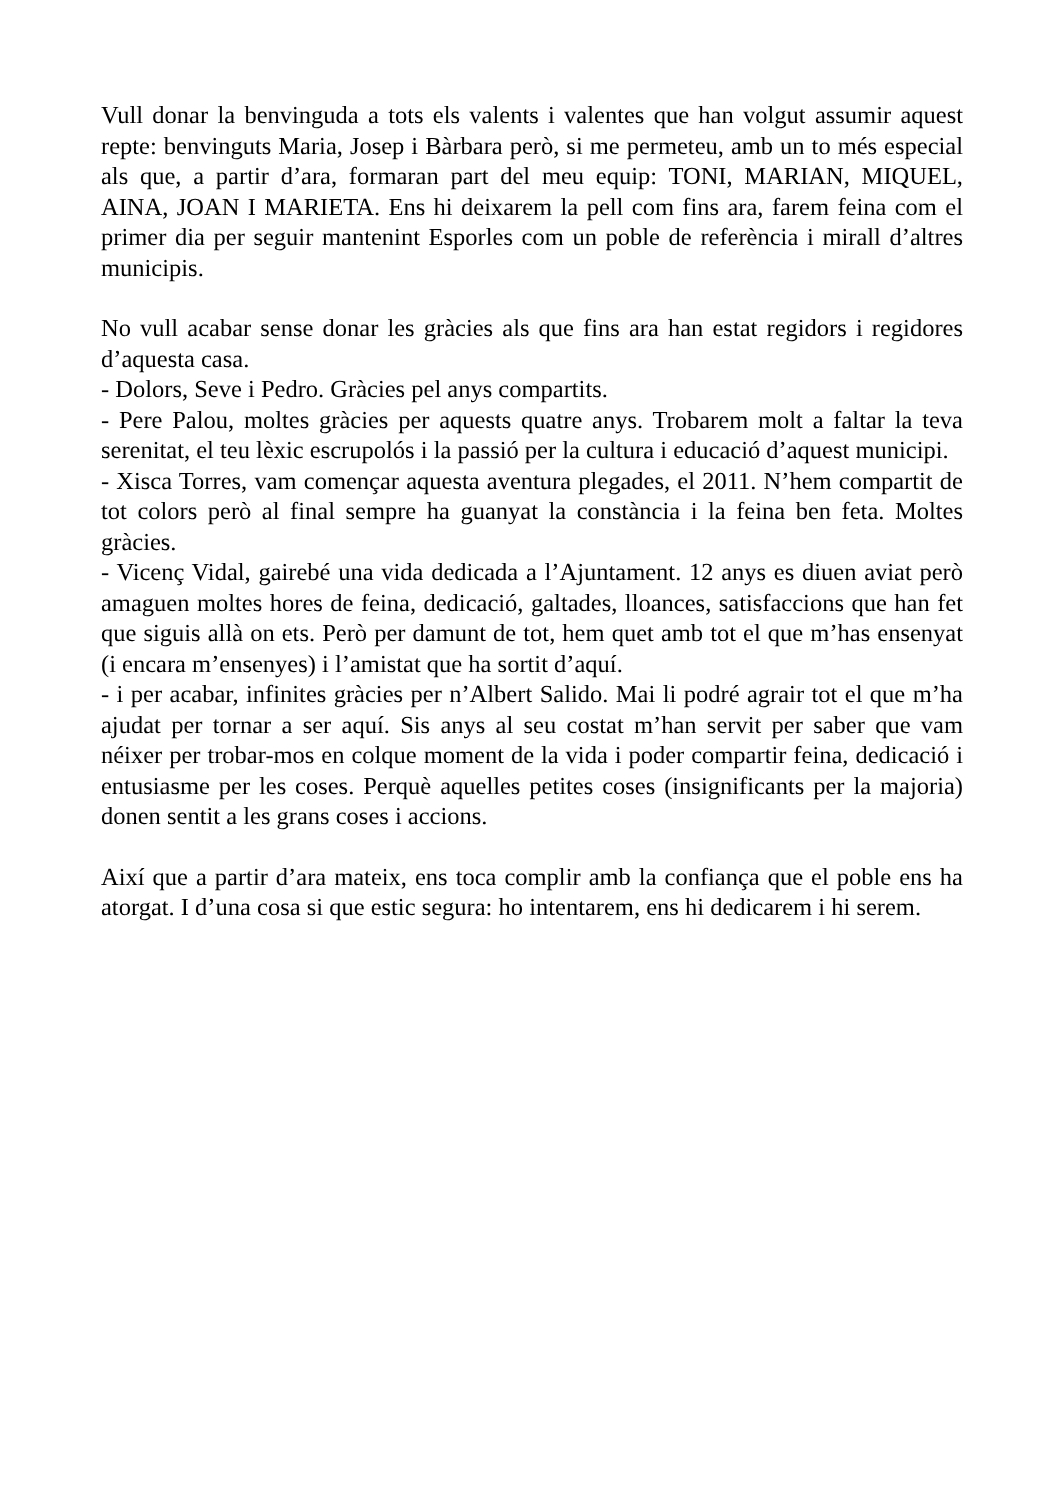Vull donar la benvinguda a tots els valents i valentes que han volgut assumir aquest repte: benvinguts Maria, Josep i Bàrbara però, si me permeteu, amb un to més especial als que, a partir d’ara, formaran part del meu equip: TONI, MARIAN, MIQUEL, AINA, JOAN I MARIETA. Ens hi deixarem la pell com fins ara, farem feina com el primer dia per seguir mantenint Esporles com un poble de referència i mirall d’altres municipis.
No vull acabar sense donar les gràcies als que fins ara han estat regidors i regidores d’aquesta casa.
- Dolors, Seve i Pedro. Gràcies pel anys compartits.
- Pere Palou, moltes gràcies per aquests quatre anys. Trobarem molt a faltar la teva serenitat, el teu lèxic escrupolós i la passió per la cultura i educació d’aquest municipi.
- Xisca Torres, vam començar aquesta aventura plegades, el 2011. N’hem compartit de tot colors però al final sempre ha guanyat la constància i la feina ben feta. Moltes gràcies.
- Vicenç Vidal, gairebé una vida dedicada a l’Ajuntament. 12 anys es diuen aviat però amaguen moltes hores de feina, dedicació, galtades, lloances, satisfaccions que han fet que siguis allà on ets. Però per damunt de tot, hem quet amb tot el que m’has ensenyat (i encara m’ensenyes) i l’amistat que ha sortit d’aquí.
- i per acabar, infinites gràcies per n’Albert Salido. Mai li podré agrair tot el que m’ha ajudat per tornar a ser aquí. Sis anys al seu costat m’han servit per saber que vam néixer per trobar-mos en colque moment de la vida i poder compartir feina, dedicació i entusiasme per les coses. Perquè aquelles petites coses (insignificants per la majoria) donen sentit a les grans coses i accions.
Així que a partir d’ara mateix, ens toca complir amb la confiança que el poble ens ha atorgat. I d’una cosa si que estic segura: ho intentarem, ens hi dedicarem i hi serem.